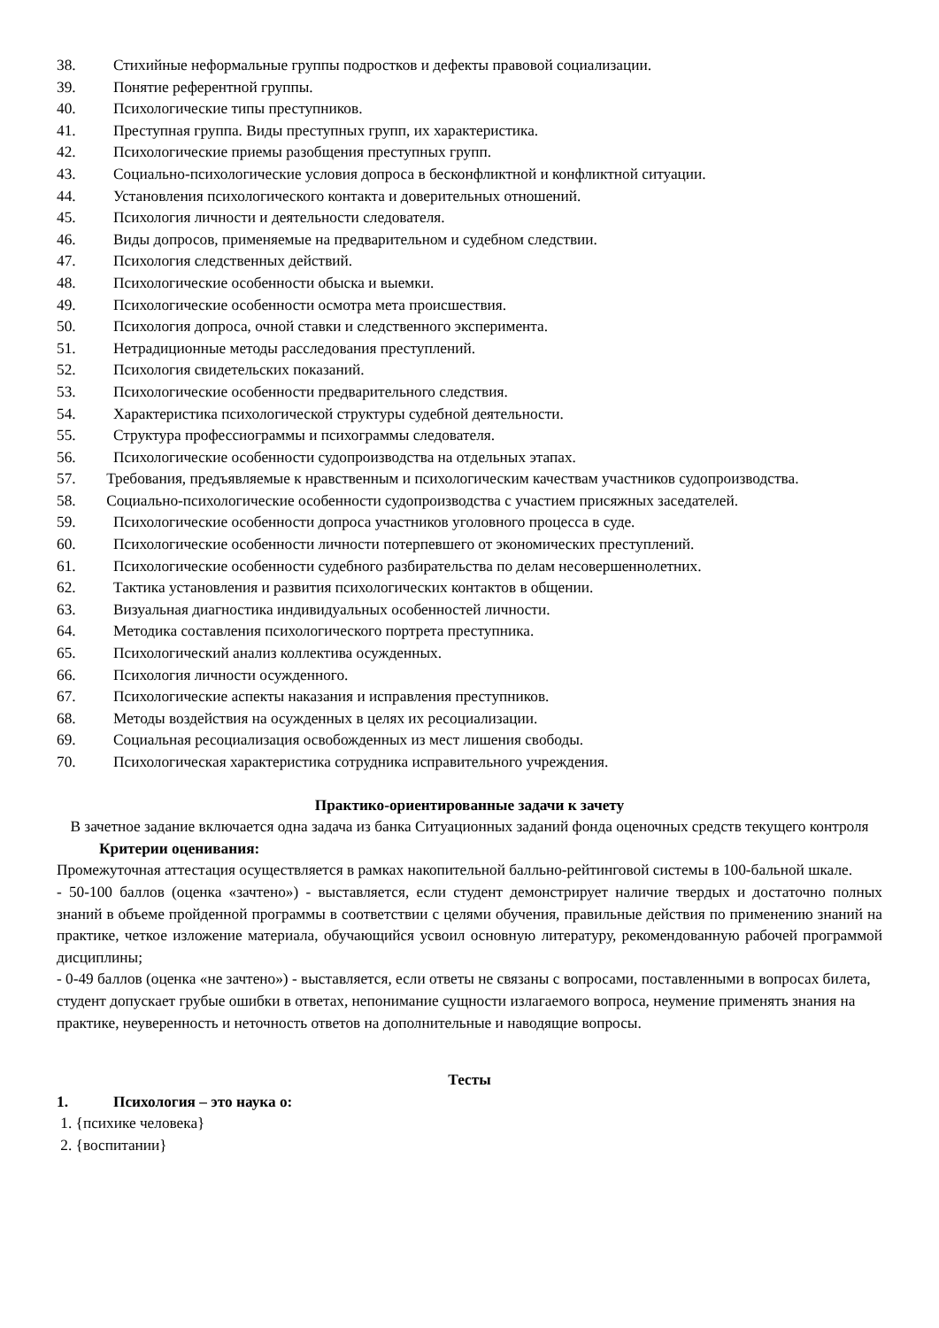38. Стихийные неформальные группы подростков и дефекты правовой социализации.
39. Понятие референтной группы.
40. Психологические типы преступников.
41. Преступная группа. Виды преступных групп, их характеристика.
42. Психологические приемы разобщения преступных групп.
43. Социально-психологические условия допроса в бесконфликтной и конфликтной ситуации.
44. Установления психологического контакта и доверительных отношений.
45. Психология личности и деятельности следователя.
46. Виды допросов, применяемые на предварительном и судебном следствии.
47. Психология следственных действий.
48. Психологические особенности обыска и выемки.
49. Психологические особенности осмотра мета происшествия.
50. Психология допроса, очной ставки и следственного эксперимента.
51. Нетрадиционные методы расследования преступлений.
52. Психология свидетельских показаний.
53. Психологические особенности предварительного следствия.
54. Характеристика психологической структуры судебной деятельности.
55. Структура профессиограммы и психограммы следователя.
56. Психологические особенности судопроизводства на отдельных этапах.
57. Требования, предъявляемые к нравственным и психологическим качествам участников судопроизводства.
58. Социально-психологические особенности судопроизводства с участием присяжных заседателей.
59. Психологические особенности допроса участников уголовного процесса в суде.
60. Психологические особенности личности потерпевшего от экономических преступлений.
61. Психологические особенности судебного разбирательства по делам несовершеннолетних.
62. Тактика установления и развития психологических контактов в общении.
63. Визуальная диагностика индивидуальных особенностей личности.
64. Методика составления психологического портрета преступника.
65. Психологический анализ коллектива осужденных.
66. Психология личности осужденного.
67. Психологические аспекты наказания и исправления преступников.
68. Методы воздействия на осужденных в целях их ресоциализации.
69. Социальная ресоциализация освобожденных из мест лишения свободы.
70. Психологическая характеристика сотрудника исправительного учреждения.
Практико-ориентированные задачи к зачету
В зачетное задание включается одна задача из банка Ситуационных заданий фонда оценочных средств текущего контроля
Критерии оценивания:
Промежуточная аттестация осуществляется в рамках накопительной балльно-рейтинговой системы в 100-бальной шкале.
- 50-100 баллов (оценка «зачтено») - выставляется, если студент демонстрирует наличие твердых и достаточно полных знаний в объеме пройденной программы в соответствии с целями обучения, правильные действия по применению знаний на практике, четкое изложение материала, обучающийся усвоил основную литературу, рекомендованную рабочей программой дисциплины;
- 0-49 баллов (оценка «не зачтено») - выставляется, если ответы не связаны с вопросами, поставленными в вопросах билета, студент допускает грубые ошибки в ответах, непонимание сущности излагаемого вопроса, неумение применять знания на практике, неуверенность и неточность ответов на дополнительные и наводящие вопросы.
Тесты
1. Психология – это наука о:
1. {психике человека}
2. {воспитании}